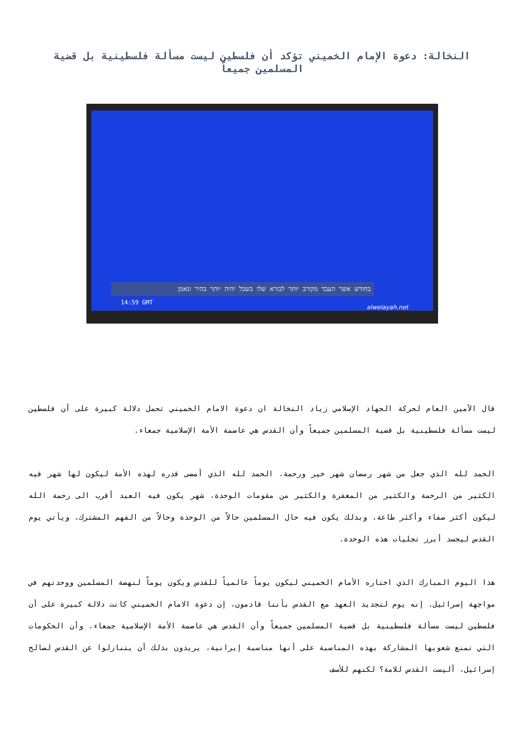النخالة: دعوة الإمام الخميني تؤكد أن فلسطين ليست مسألة فلسطينية بل قضية المسلمين جميعاً
בחודש אשר העבד מקורב יותר לבורא שלו בשבל יהיה יותר בהיר ונאמן
14:59 GMT
alwelayah.net
قال الأمين العام لحركة الجهاد الإسلامي زياد النخالة ان دعوة الامام الخميني تحمل دلالة كبيرة على أن فلسطين ليست مسألة فلسطينية بل قضية المسلمين جميعاً وأن القدس هي عاصمة الأمة الإسلامية جمعاء.
الحمد لله الذي جعل من شهر رمضان شهر خير ورحمة، الحمد لله الذي أمضى قدره لهذه الأمة ليكون لها شهر فيه الكثير من الرحمة والكثير من المغفرة والكثير من مقومات الوحدة، شهر يكون فيه العبد أقرب الى رحمة الله ليكون أكثر صفاء وأكثر طاعة، وبذلك يكون فيه حال المسلمين حالاً من الوحدة وحالاً من الفهم المشترك، ويأتي يوم القدس ليجسد أبرز تجليات هذه الوحدة.
هذا اليوم المبارك الذي اختاره الأمام الخميني ليكون يوماً عالمياً للقدس ويكون يوماً لنهضة المسلمين ووحدتهم في مواجهة إسرائيل. إنه يوم لتجديد العهد مع القدس بأننا قادمون، إن دعوة الامام الخميني كانت دلالة كبيرة على أن فلسطين ليست مسألة فلسطينية بل قضية المسلمين جميعاً وأن القدس هي عاصمة الأمة الإسلامية جمعاء، وأن الحكومات التي تمنع شعوبها المشاركة بهذه المناسبة على أنها مناسبة إيرانية، يريدون بذلك أن يتنازلوا عن القدس لصالح إسرائيل، أليست القدس للامة؟ لكنهم للأسف